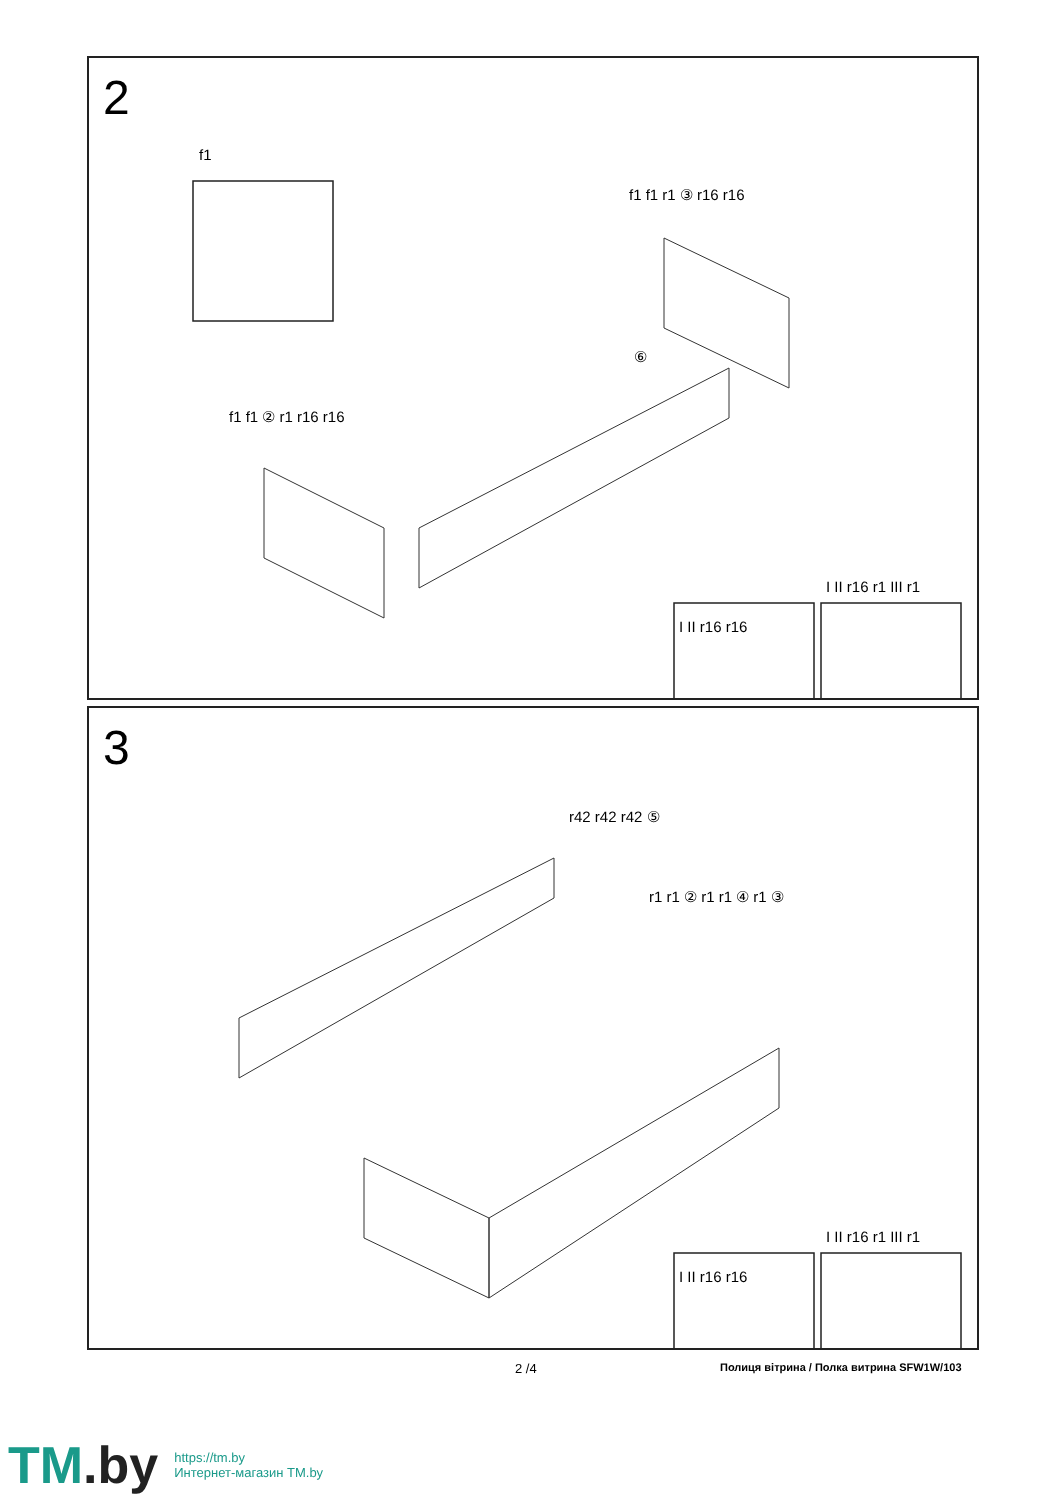2
f1
f1 f1 r1 ③ r16 r16
⑥
f1 f1 ② r1 r16 r16
I II r16 r16
I II r16 r1 III r1
3
r42 r42 r42 ⑤
r1 r1 ② r1 r1 ④ r1 ③
I II r16 r16
I II r16 r1 III r1
2 /4
Полиця вітрина / Полка витрина SFW1W/103
TM.by
https://tm.by
Интернет-магазин TM.by